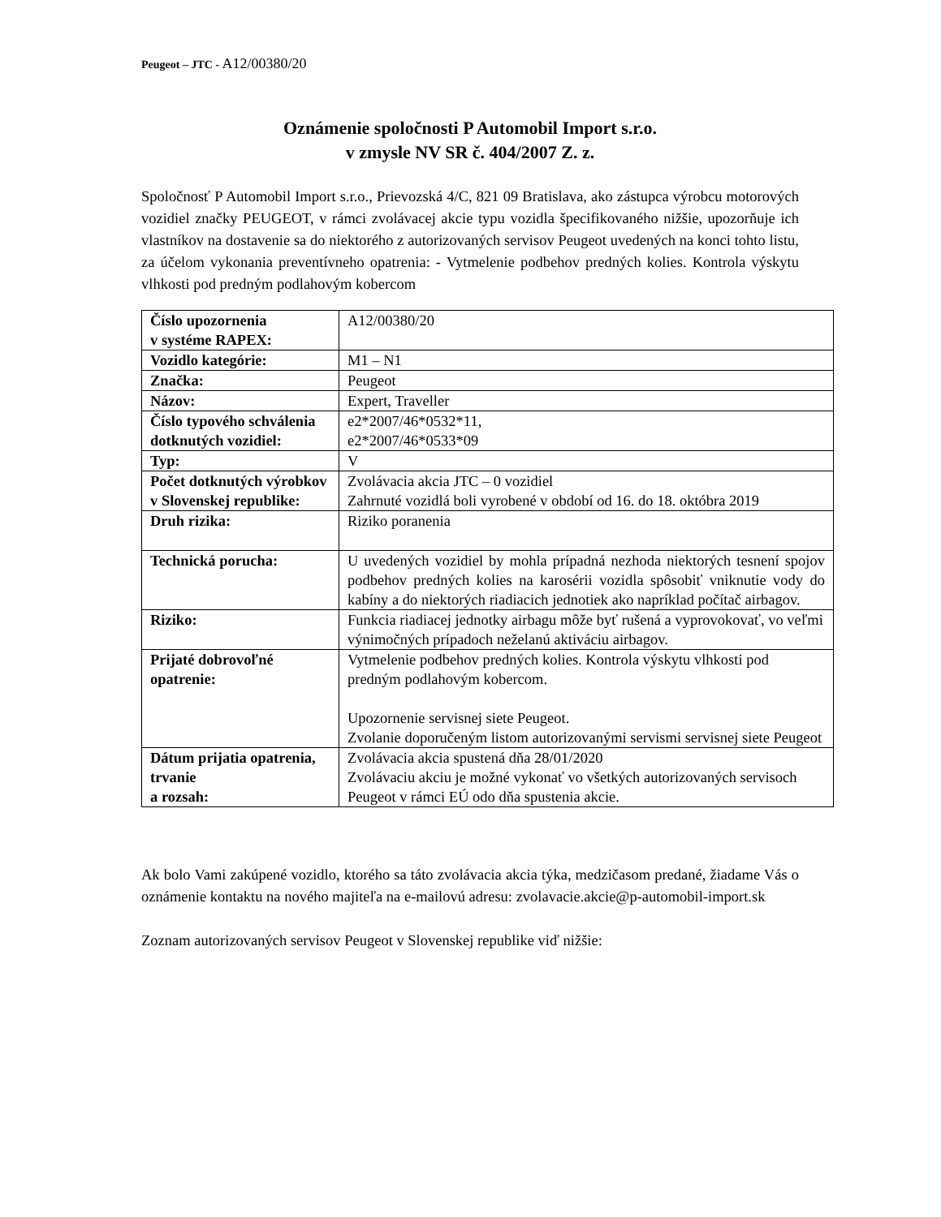Peugeot – JTC - A12/00380/20
Oznámenie spoločnosti P Automobil Import s.r.o.
v zmysle NV SR č. 404/2007 Z. z.
Spoločnosť P Automobil Import s.r.o., Prievozská 4/C, 821 09 Bratislava, ako zástupca výrobcu motorových vozidiel značky PEUGEOT, v rámci zvolávacej akcie typu vozidla špecifikovaného nižšie, upozorňuje ich vlastníkov na dostavenie sa do niektorého z autorizovaných servisov Peugeot uvedených na konci tohto listu, za účelom vykonania preventívneho opatrenia: - Vytmelenie podbehov predných kolies. Kontrola výskytu vlhkosti pod predným podlahovým kobercom
| Číslo upozornenia v systéme RAPEX: | A12/00380/20 |
| Vozidlo kategórie: | M1 – N1 |
| Značka: | Peugeot |
| Názov: | Expert, Traveller |
| Číslo typového schválenia dotknutých vozidiel: | e2*2007/46*0532*11, e2*2007/46*0533*09 |
| Typ: | V |
| Počet dotknutých výrobkov v Slovenskej republike: | Zvolávacia akcia JTC – 0 vozidiel Zahrnuté vozidlá boli vyrobené v období od 16. do 18. októbra 2019 |
| Druh rizika: | Riziko poranenia |
| Technická porucha: | U uvedených vozidiel by mohla prípadná nezhoda niektorých tesnení spojov podbehov predných kolies na karosérii vozidla spôsobiť vniknutie vody do kabíny a do niektorých riadiacich jednotiek ako napríklad počítač airbagov. |
| Riziko: | Funkcia riadiacej jednotky airbagu môže byť rušená a vyprovokovať, vo veľmi výnimočných prípadoch neželanú aktiváciu airbagov. |
| Prijaté dobrovoľné opatrenie: | Vytmelenie podbehov predných kolies. Kontrola výskytu vlhkosti pod predným podlahovým kobercom. Upozornenie servisnej siete Peugeot. Zvolanie doporučeným listom autorizovanými servismi servisnej siete Peugeot |
| Dátum prijatia opatrenia, trvanie a rozsah: | Zvolávacia akcia spustená dňa 28/01/2020 Zvolávaciu akciu je možné vykonať vo všetkých autorizovaných servisoch Peugeot v rámci EÚ odo dňa spustenia akcie. |
Ak bolo Vami zakúpené vozidlo, ktorého sa táto zvolávacia akcia týka, medzičasom predané, žiadame Vás o oznámenie kontaktu na nového majiteľa na e-mailovú adresu: zvolavacie.akcie@p-automobil-import.sk
Zoznam autorizovaných servisov Peugeot v Slovenskej republike viď nižšie: